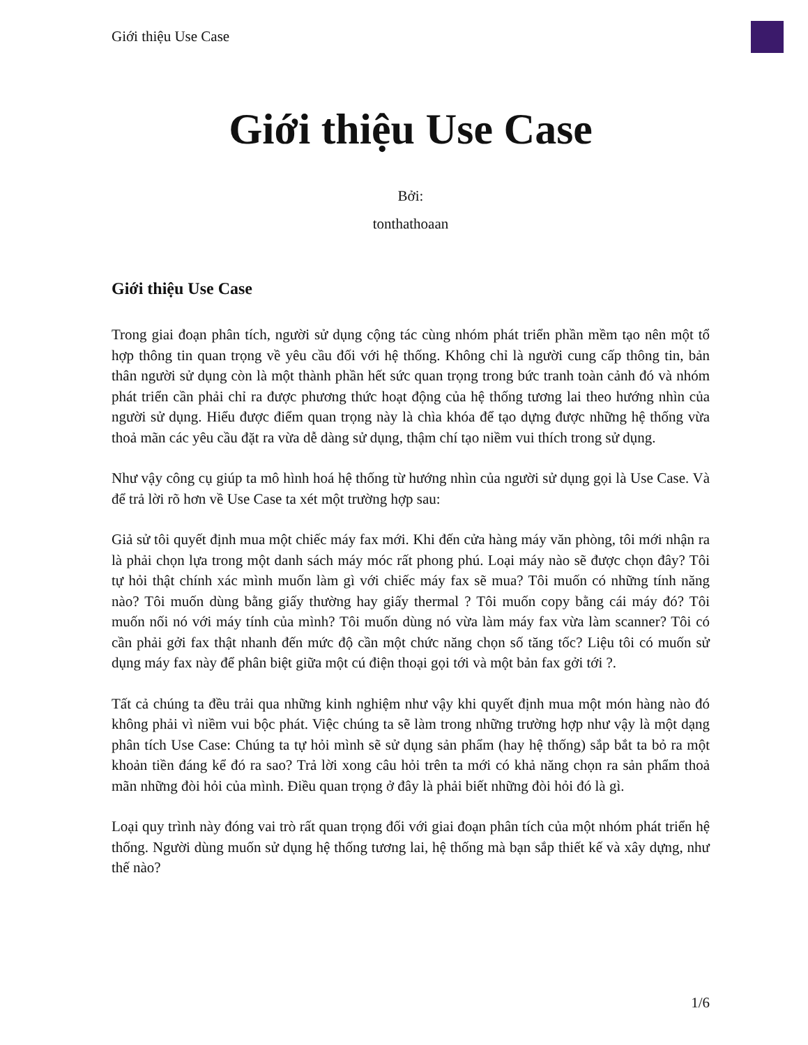Giới thiệu Use Case
Giới thiệu Use Case
Bởi:
tonthathoaan
Giới thiệu Use Case
Trong giai đoạn phân tích, người sử dụng cộng tác cùng nhóm phát triển phần mềm tạo nên một tổ hợp thông tin quan trọng về yêu cầu đối với hệ thống. Không chỉ là người cung cấp thông tin, bản thân người sử dụng còn là một thành phần hết sức quan trọng trong bức tranh toàn cảnh đó và nhóm phát triển cần phải chỉ ra được phương thức hoạt động của hệ thống tương lai theo hướng nhìn của người sử dụng. Hiểu được điểm quan trọng này là chìa khóa để tạo dựng được những hệ thống vừa thoả mãn các yêu cầu đặt ra vừa dễ dàng sử dụng, thậm chí tạo niềm vui thích trong sử dụng.
Như vậy công cụ giúp ta mô hình hoá hệ thống từ hướng nhìn của người sử dụng gọi là Use Case. Và để trả lời rõ hơn về Use Case ta xét một trường hợp sau:
Giả sử tôi quyết định mua một chiếc máy fax mới. Khi đến cửa hàng máy văn phòng, tôi mới nhận ra là phải chọn lựa trong một danh sách máy móc rất phong phú. Loại máy nào sẽ được chọn đây? Tôi tự hỏi thật chính xác mình muốn làm gì với chiếc máy fax sẽ mua? Tôi muốn có những tính năng nào? Tôi muốn dùng bằng giấy thường hay giấy thermal ? Tôi muốn copy bằng cái máy đó? Tôi muốn nối nó với máy tính của mình? Tôi muốn dùng nó vừa làm máy fax vừa làm scanner? Tôi có cần phải gởi fax thật nhanh đến mức độ cần một chức năng chọn số tăng tốc? Liệu tôi có muốn sử dụng máy fax này để phân biệt giữa một cú điện thoại gọi tới và một bản fax gởi tới ?.
Tất cả chúng ta đều trải qua những kinh nghiệm như vậy khi quyết định mua một món hàng nào đó không phải vì niềm vui bộc phát. Việc chúng ta sẽ làm trong những trường hợp như vậy là một dạng phân tích Use Case: Chúng ta tự hỏi mình sẽ sử dụng sản phẩm (hay hệ thống) sắp bắt ta bỏ ra một khoản tiền đáng kể đó ra sao? Trả lời xong câu hỏi trên ta mới có khả năng chọn ra sản phẩm thoả mãn những đòi hỏi của mình. Điều quan trọng ở đây là phải biết những đòi hỏi đó là gì.
Loại quy trình này đóng vai trò rất quan trọng đối với giai đoạn phân tích của một nhóm phát triển hệ thống. Người dùng muốn sử dụng hệ thống tương lai, hệ thống mà bạn sắp thiết kế và xây dựng, như thế nào?
1/6